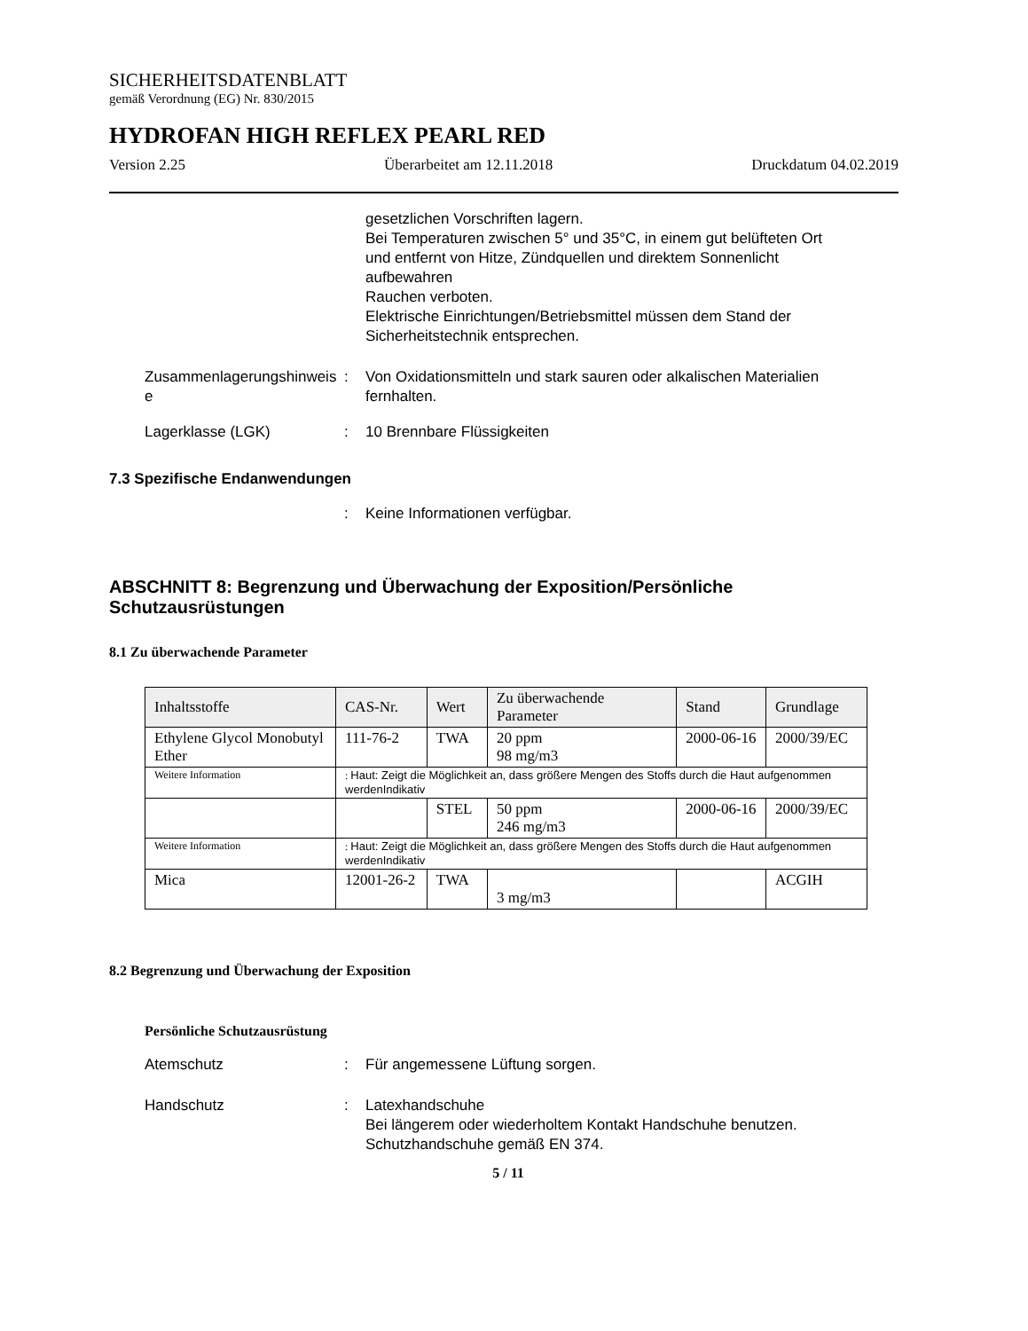SICHERHEITSDATENBLATT
gemäß Verordnung (EG) Nr. 830/2015
HYDROFAN HIGH REFLEX PEARL RED
Version 2.25 Überarbeitet am 12.11.2018 Druckdatum 04.02.2019
gesetzlichen Vorschriften lagern.
Bei Temperaturen zwischen 5° und 35°C, in einem gut belüfteten Ort und entfernt von Hitze, Zündquellen und direktem Sonnenlicht aufbewahren
Rauchen verboten.
Elektrische Einrichtungen/Betriebsmittel müssen dem Stand der Sicherheitstechnik entsprechen.
Zusammenlagerungshinweis e
: Von Oxidationsmitteln und stark sauren oder alkalischen Materialien fernhalten.
Lagerklasse (LGK) : 10 Brennbare Flüssigkeiten
7.3 Spezifische Endanwendungen
: Keine Informationen verfügbar.
ABSCHNITT 8: Begrenzung und Überwachung der Exposition/Persönliche Schutzausrüstungen
8.1 Zu überwachende Parameter
| Inhaltsstoffe | CAS-Nr. | Wert | Zu überwachende Parameter | Stand | Grundlage |
| --- | --- | --- | --- | --- | --- |
| Ethylene Glycol Monobutyl Ether | 111-76-2 | TWA | 20 ppm 98 mg/m3 | 2000-06-16 | 2000/39/EC |
| Weitere Information | : Haut: Zeigt die Möglichkeit an, dass größere Mengen des Stoffs durch die Haut aufgenommen werdenIndikativ | | | | |
| | | STEL | 50 ppm 246 mg/m3 | 2000-06-16 | 2000/39/EC |
| Weitere Information | : Haut: Zeigt die Möglichkeit an, dass größere Mengen des Stoffs durch die Haut aufgenommen werdenIndikativ | | | | |
| Mica | 12001-26-2 | TWA | 3 mg/m3 | | ACGIH |
8.2 Begrenzung und Überwachung der Exposition
Persönliche Schutzausrüstung
Atemschutz : Für angemessene Lüftung sorgen.
Handschutz : Latexhandschuhe
Bei längerem oder wiederholtem Kontakt Handschuhe benutzen.
Schutzhandschuhe gemäß EN 374.
5 / 11